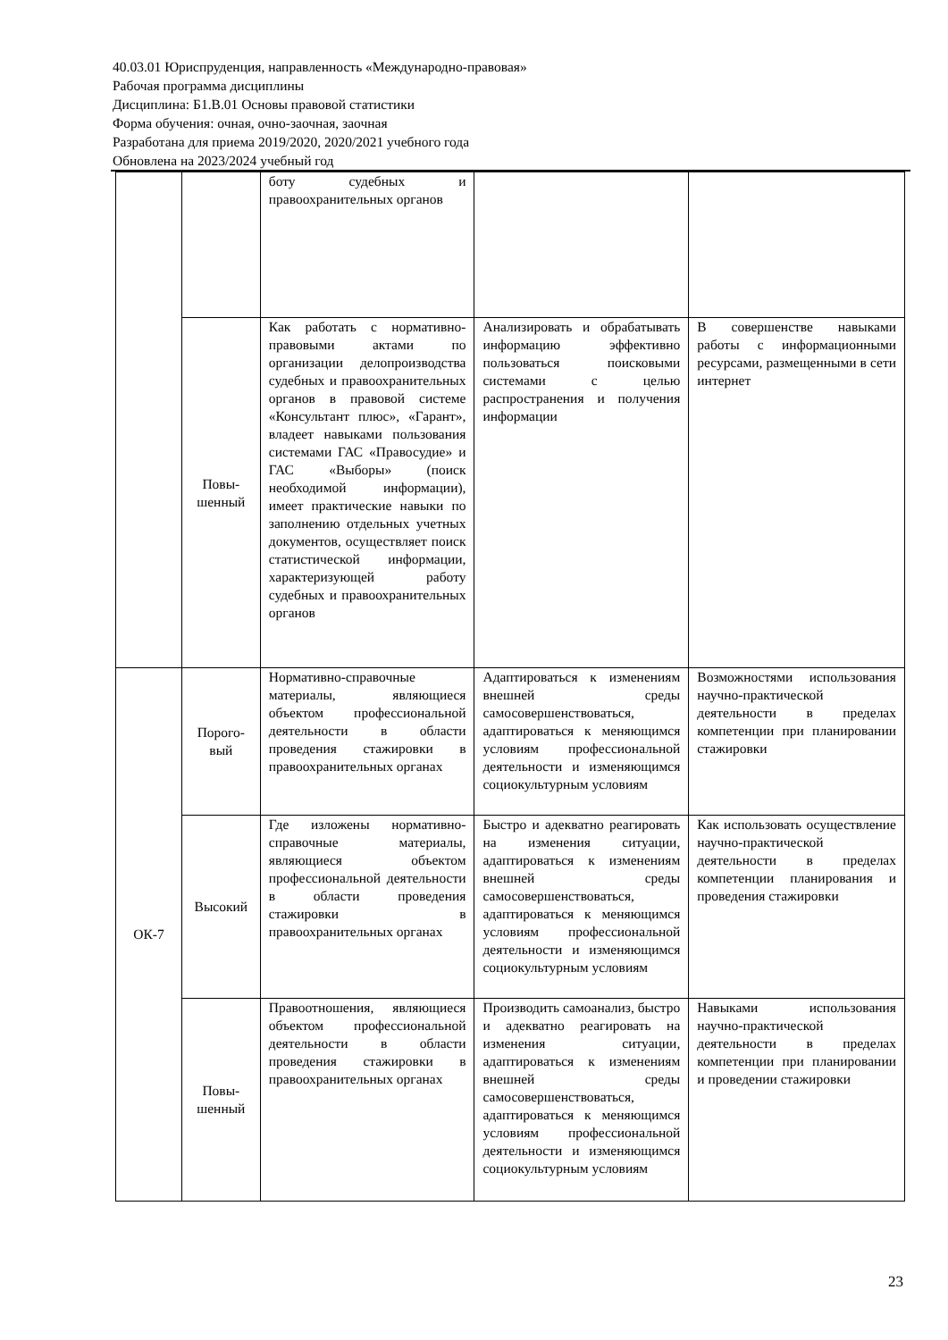40.03.01 Юриспруденция, направленность «Международно-правовая»
Рабочая программа дисциплины
Дисциплина: Б1.В.01 Основы правовой статистики
Форма обучения: очная, очно-заочная, заочная
Разработана для приема 2019/2020, 2020/2021 учебного года
Обновлена на 2023/2024 учебный год
| | | боту судебных и правоохранительных органов | | |
| | Повы- шенный | Как работать с нормативно-правовыми актами по организации делопроизводства судебных и правоохранительных органов в правовой системе «Консультант плюс», «Гарант», владеет навыками пользования системами ГАС «Правосудие» и ГАС «Выборы» (поиск необходимой информации), имеет практические навыки по заполнению отдельных учетных документов, осуществляет поиск статистической информации, характеризующей работу судебных и правоохранительных органов | Анализировать и обрабатывать информацию эффективно пользоваться поисковыми системами с целью распространения и получения информации | В совершенстве навыками работы с информационными ресурсами, размещенными в сети интернет |
| ОК-7 | Порого- вый | Нормативно-справочные материалы, являющиеся объектом профессиональной деятельности в области проведения стажировки в правоохранительных органах | Адаптироваться к изменениям внешней среды самосовершенствоваться, адаптироваться к меняющимся условиям профессиональной деятельности и изменяющимся социокультурным условиям | Возможностями использования научно-практической деятельности в пределах компетенции при планировании стажировки |
| | Высокий | Где изложены нормативно-справочные материалы, являющиеся объектом профессиональной деятельности в области проведения стажировки в правоохранительных органах | Быстро и адекватно реагировать на изменения ситуации, адаптироваться к изменениям внешней среды самосовершенствоваться, адаптироваться к меняющимся условиям профессиональной деятельности и изменяющимся социокультурным условиям | Как использовать осуществление научно-практической деятельности в пределах компетенции планирования и проведения стажировки |
| | Повы- шенный | Правоотношения, являющиеся объектом профессиональной деятельности в области проведения стажировки в правоохранительных органах | Производить самоанализ, быстро и адекватно реагировать на изменения ситуации, адаптироваться к изменениям внешней среды самосовершенствоваться, адаптироваться к меняющимся условиям профессиональной деятельности и изменяющимся социокультурным условиям | Навыками использования научно-практической деятельности в пределах компетенции при планировании и проведении стажировки |
23